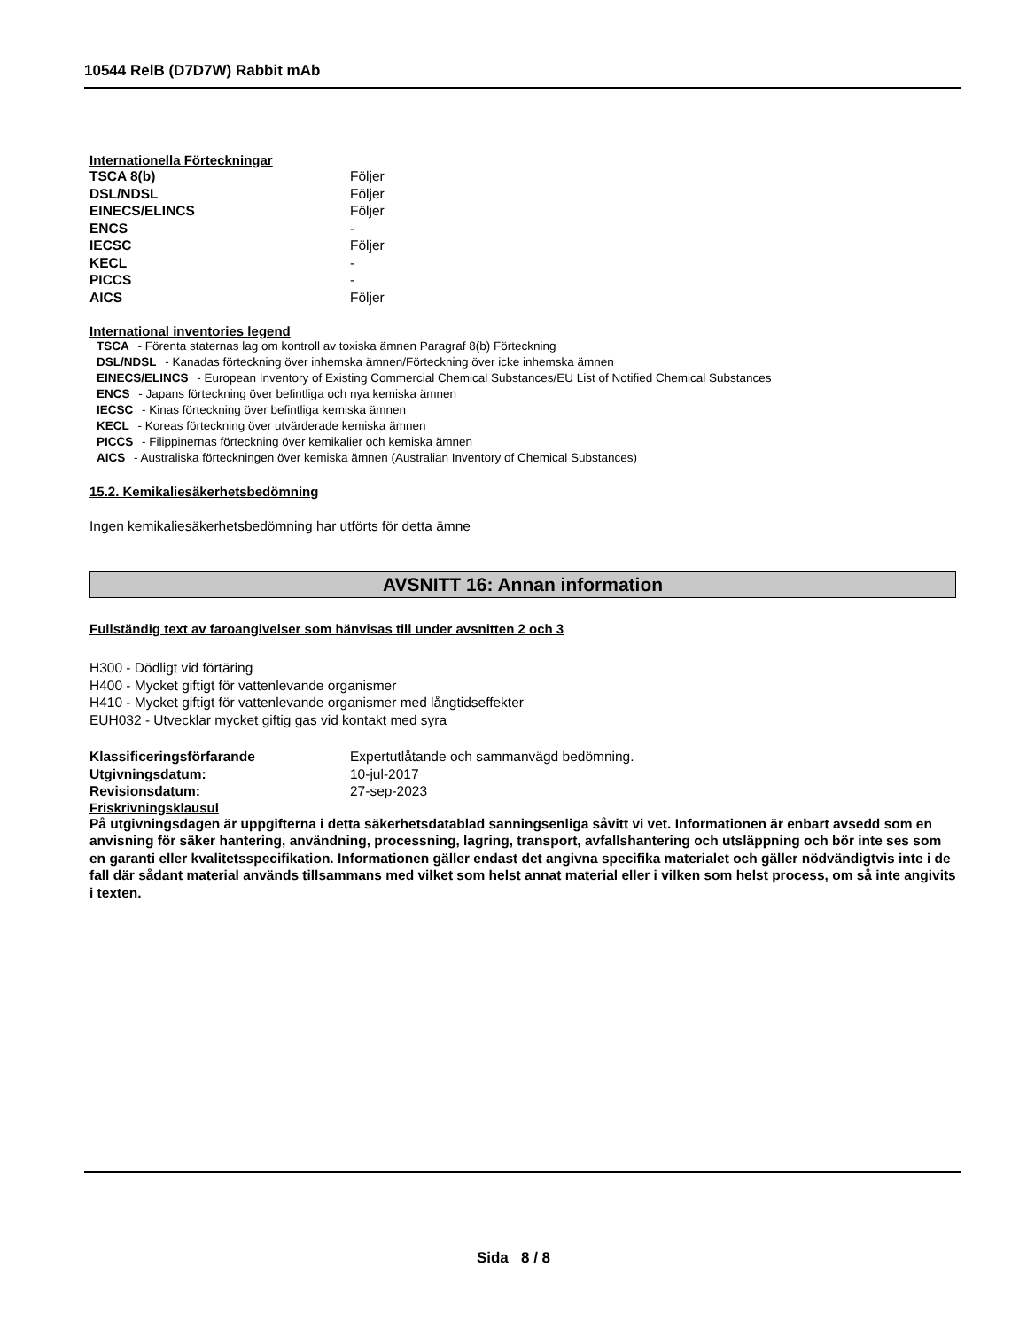10544 RelB (D7D7W) Rabbit mAb
Internationella Förteckningar
| TSCA 8(b) | Följer |
| DSL/NDSL | Följer |
| EINECS/ELINCS | Följer |
| ENCS | - |
| IECSC | Följer |
| KECL | - |
| PICCS | - |
| AICS | Följer |
International inventories legend
TSCA - Förenta staternas lag om kontroll av toxiska ämnen Paragraf 8(b) Förteckning
DSL/NDSL - Kanadas förteckning över inhemska ämnen/Förteckning över icke inhemska ämnen
EINECS/ELINCS - European Inventory of Existing Commercial Chemical Substances/EU List of Notified Chemical Substances
ENCS - Japans förteckning över befintliga och nya kemiska ämnen
IECSC - Kinas förteckning över befintliga kemiska ämnen
KECL - Koreas förteckning över utvärderade kemiska ämnen
PICCS - Filippinernas förteckning över kemikalier och kemiska ämnen
AICS - Australiska förteckningen över kemiska ämnen (Australian Inventory of Chemical Substances)
15.2. Kemikaliesäkerhetsbedömning
Ingen kemikaliesäkerhetsbedömning har utförts för detta ämne
AVSNITT 16: Annan information
Fullständig text av faroangivelser som hänvisas till under avsnitten 2 och 3
H300 - Dödligt vid förtäring
H400 - Mycket giftigt för vattenlevande organismer
H410 - Mycket giftigt för vattenlevande organismer med långtidseffekter
EUH032 - Utvecklar mycket giftig gas vid kontakt med syra
| Klassificeringsförfarande | Expertutlåtande och sammanvägd bedömning. |
| Utgivningsdatum: | 10-jul-2017 |
| Revisionsdatum: | 27-sep-2023 |
Friskrivningsklausul
På utgivningsdagen är uppgifterna i detta säkerhetsdatablad sanningsenliga såvitt vi vet. Informationen är enbart avsedd som en anvisning för säker hantering, användning, processning, lagring, transport, avfallshantering och utsläppning och bör inte ses som en garanti eller kvalitetsspecifikation. Informationen gäller endast det angivna specifika materialet och gäller nödvändigtvis inte i de fall där sådant material används tillsammans med vilket som helst annat material eller i vilken som helst process, om så inte angivits i texten.
Sida 8 / 8